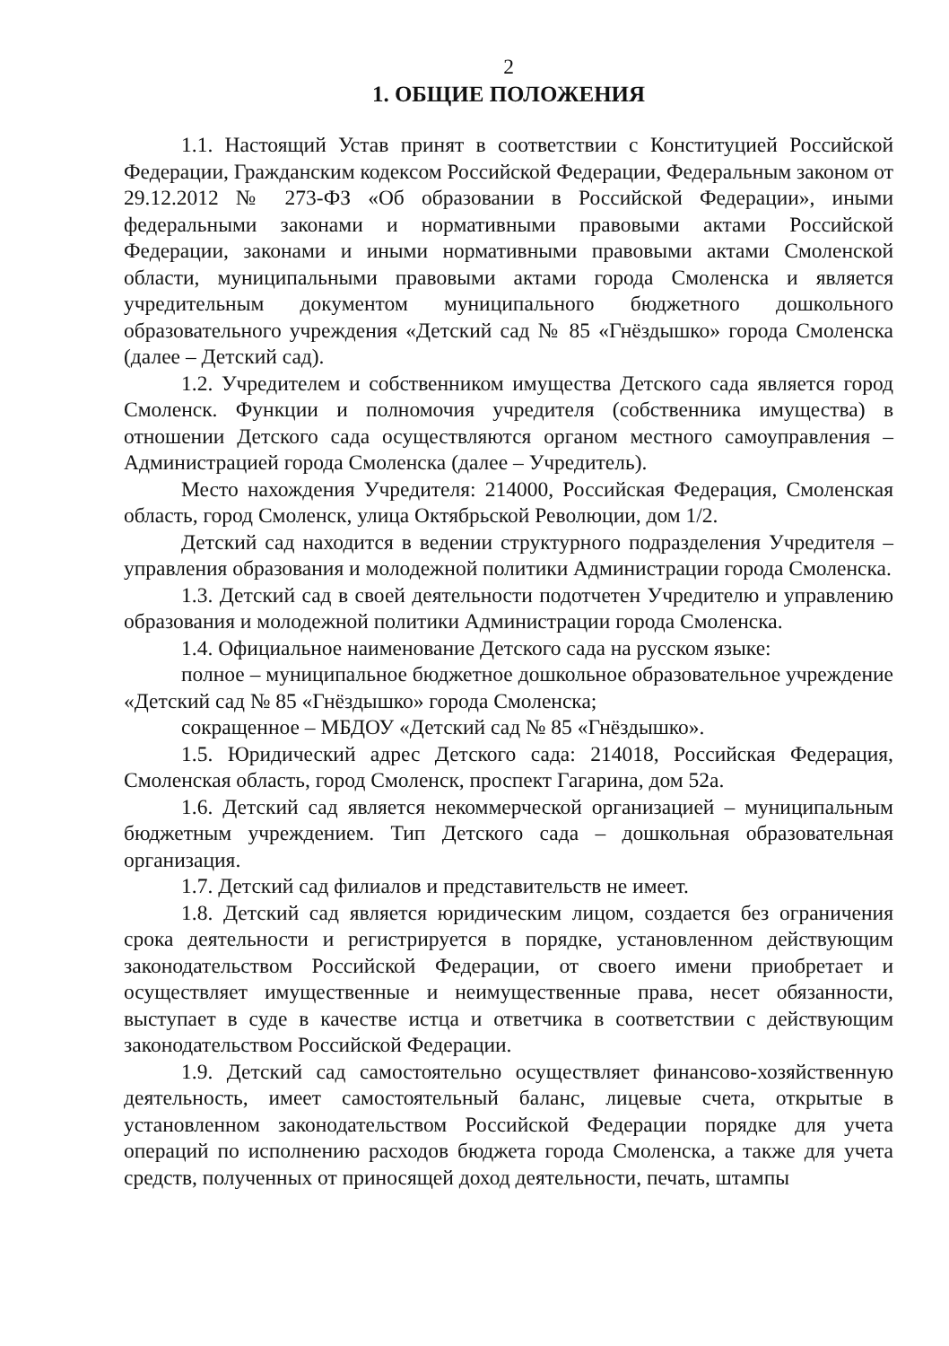2
1. ОБЩИЕ ПОЛОЖЕНИЯ
1.1. Настоящий Устав принят в соответствии с Конституцией Российской Федерации, Гражданским кодексом Российской Федерации, Федеральным законом от 29.12.2012 № 273-ФЗ «Об образовании в Российской Федерации», иными федеральными законами и нормативными правовыми актами Российской Федерации, законами и иными нормативными правовыми актами Смоленской области, муниципальными правовыми актами города Смоленска и является учредительным документом муниципального бюджетного дошкольного образовательного учреждения «Детский сад № 85 «Гнёздышко» города Смоленска (далее – Детский сад).
1.2. Учредителем и собственником имущества Детского сада является город Смоленск. Функции и полномочия учредителя (собственника имущества) в отношении Детского сада осуществляются органом местного самоуправления – Администрацией города Смоленска (далее – Учредитель).
Место нахождения Учредителя: 214000, Российская Федерация, Смоленская область, город Смоленск, улица Октябрьской Революции, дом 1/2.
Детский сад находится в ведении структурного подразделения Учредителя – управления образования и молодежной политики Администрации города Смоленска.
1.3. Детский сад в своей деятельности подотчетен Учредителю и управлению образования и молодежной политики Администрации города Смоленска.
1.4. Официальное наименование Детского сада на русском языке:
полное – муниципальное бюджетное дошкольное образовательное учреждение «Детский сад № 85 «Гнёздышко» города Смоленска;
сокращенное – МБДОУ «Детский сад № 85 «Гнёздышко».
1.5. Юридический адрес Детского сада: 214018, Российская Федерация, Смоленская область, город Смоленск, проспект Гагарина, дом 52а.
1.6. Детский сад является некоммерческой организацией – муниципальным бюджетным учреждением. Тип Детского сада – дошкольная образовательная организация.
1.7. Детский сад филиалов и представительств не имеет.
1.8. Детский сад является юридическим лицом, создается без ограничения срока деятельности и регистрируется в порядке, установленном действующим законодательством Российской Федерации, от своего имени приобретает и осуществляет имущественные и неимущественные права, несет обязанности, выступает в суде в качестве истца и ответчика в соответствии с действующим законодательством Российской Федерации.
1.9. Детский сад самостоятельно осуществляет финансово-хозяйственную деятельность, имеет самостоятельный баланс, лицевые счета, открытые в установленном законодательством Российской Федерации порядке для учета операций по исполнению расходов бюджета города Смоленска, а также для учета средств, полученных от приносящей доход деятельности, печать, штампы